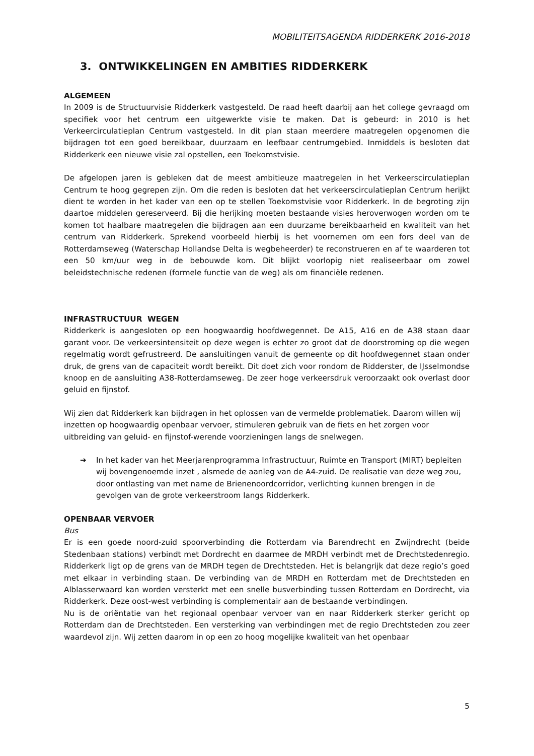MOBILITEITSAGENDA RIDDERKERK 2016-2018
3. ONTWIKKELINGEN EN AMBITIES RIDDERKERK
ALGEMEEN
In 2009 is de Structuurvisie Ridderkerk vastgesteld. De raad heeft daarbij aan het college gevraagd om specifiek voor het centrum een uitgewerkte visie te maken. Dat is gebeurd: in 2010 is het Verkeercirculatieplan Centrum vastgesteld. In dit plan staan meerdere maatregelen opgenomen die bijdragen tot een goed bereikbaar, duurzaam en leefbaar centrumgebied. Inmiddels is besloten dat Ridderkerk een nieuwe visie zal opstellen, een Toekomstvisie.
De afgelopen jaren is gebleken dat de meest ambitieuze maatregelen in het Verkeerscirculatieplan Centrum te hoog gegrepen zijn. Om die reden is besloten dat het verkeerscirculatieplan Centrum herijkt dient te worden in het kader van een op te stellen Toekomstvisie voor Ridderkerk. In de begroting zijn daartoe middelen gereserveerd. Bij die herijking moeten bestaande visies heroverwogen worden om te komen tot haalbare maatregelen die bijdragen aan een duurzame bereikbaarheid en kwaliteit van het centrum van Ridderkerk. Sprekend voorbeeld hierbij is het voornemen om een fors deel van de Rotterdamseweg (Waterschap Hollandse Delta is wegbeheerder) te reconstrueren en af te waarderen tot een 50 km/uur weg in de bebouwde kom. Dit blijkt voorlopig niet realiseerbaar om zowel beleidstechnische redenen (formele functie van de weg) als om financiële redenen.
INFRASTRUCTUUR WEGEN
Ridderkerk is aangesloten op een hoogwaardig hoofdwegennet. De A15, A16 en de A38 staan daar garant voor. De verkeersintensiteit op deze wegen is echter zo groot dat de doorstroming op die wegen regelmatig wordt gefrustreerd. De aansluitingen vanuit de gemeente op dit hoofdwegennet staan onder druk, de grens van de capaciteit wordt bereikt. Dit doet zich voor rondom de Ridderster, de IJsselmondse knoop en de aansluiting A38-Rotterdamseweg. De zeer hoge verkeersdruk veroorzaakt ook overlast door geluid en fijnstof.
Wij zien dat Ridderkerk kan bijdragen in het oplossen van de vermelde problematiek. Daarom willen wij inzetten op hoogwaardig openbaar vervoer, stimuleren gebruik van de fiets en het zorgen voor uitbreiding van geluid- en fijnstof-werende voorzieningen langs de snelwegen.
➔ In het kader van het Meerjarenprogramma Infrastructuur, Ruimte en Transport (MIRT) bepleiten wij bovengenoemde inzet , alsmede de aanleg van de A4-zuid. De realisatie van deze weg zou, door ontlasting van met name de Brienenoordcorridor, verlichting kunnen brengen in de gevolgen van de grote verkeerstroom langs Ridderkerk.
OPENBAAR VERVOER
Bus
Er is een goede noord-zuid spoorverbinding die Rotterdam via Barendrecht en Zwijndrecht (beide Stedenbaan stations) verbindt met Dordrecht en daarmee de MRDH verbindt met de Drechtstedenregio. Ridderkerk ligt op de grens van de MRDH tegen de Drechtsteden. Het is belangrijk dat deze regio’s goed met elkaar in verbinding staan. De verbinding van de MRDH en Rotterdam met de Drechtsteden en Alblasserwaard kan worden versterkt met een snelle busverbinding tussen Rotterdam en Dordrecht, via Ridderkerk. Deze oost-west verbinding is complementair aan de bestaande verbindingen.
Nu is de oriëntatie van het regionaal openbaar vervoer van en naar Ridderkerk sterker gericht op Rotterdam dan de Drechtsteden. Een versterking van verbindingen met de regio Drechtsteden zou zeer waardevol zijn. Wij zetten daarom in op een zo hoog mogelijke kwaliteit van het openbaar
5